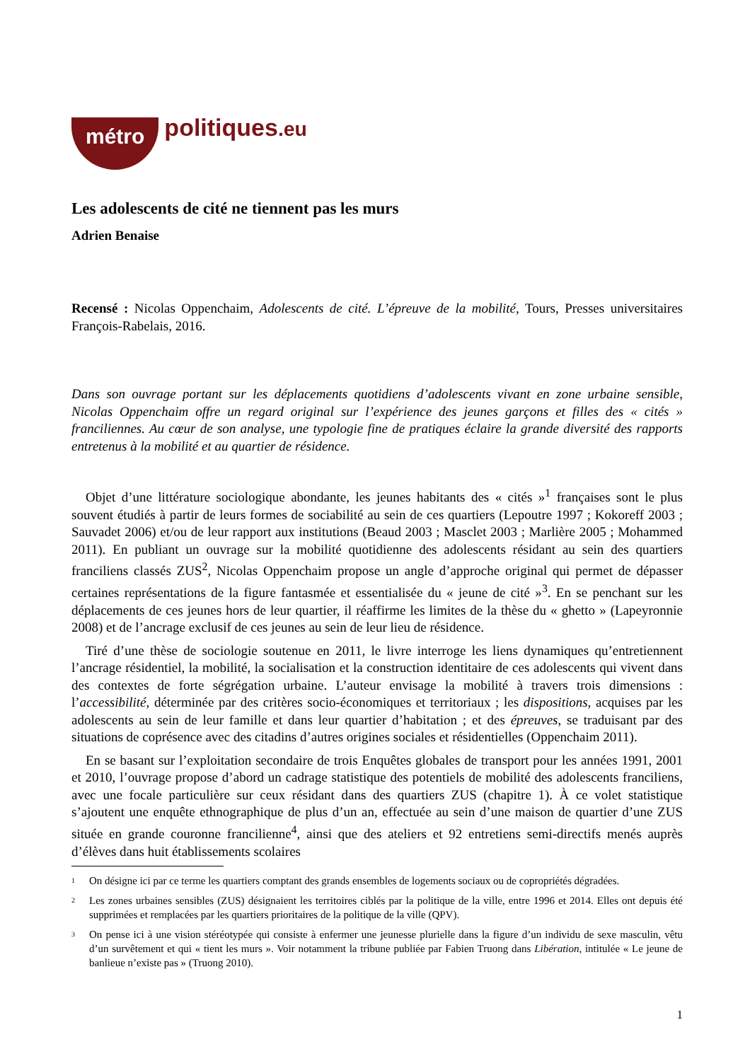métro politiques.eu
Les adolescents de cité ne tiennent pas les murs
Adrien Benaise
Recensé : Nicolas Oppenchaim, Adolescents de cité. L’épreuve de la mobilité, Tours, Presses universitaires François-Rabelais, 2016.
Dans son ouvrage portant sur les déplacements quotidiens d’adolescents vivant en zone urbaine sensible, Nicolas Oppenchaim offre un regard original sur l’expérience des jeunes garçons et filles des « cités » franciliennes. Au cœur de son analyse, une typologie fine de pratiques éclaire la grande diversité des rapports entretenus à la mobilité et au quartier de résidence.
Objet d’une littérature sociologique abondante, les jeunes habitants des « cités »<sup>1</sup> françaises sont le plus souvent étudiés à partir de leurs formes de sociabilité au sein de ces quartiers (Lepoutre 1997 ; Kokoreff 2003 ; Sauvadet 2006) et/ou de leur rapport aux institutions (Beaud 2003 ; Masclet 2003 ; Marlière 2005 ; Mohammed 2011). En publiant un ouvrage sur la mobilité quotidienne des adolescents résidant au sein des quartiers franciliens classés ZUS<sup>2</sup>, Nicolas Oppenchaim propose un angle d’approche original qui permet de dépasser certaines représentations de la figure fantasmée et essentialisée du « jeune de cité »<sup>3</sup>. En se penchant sur les déplacements de ces jeunes hors de leur quartier, il réaffirme les limites de la thèse du « ghetto » (Lapeyronnie 2008) et de l’ancrage exclusif de ces jeunes au sein de leur lieu de résidence.
Tiré d’une thèse de sociologie soutenue en 2011, le livre interroge les liens dynamiques qu’entretiennent l’ancrage résidentiel, la mobilité, la socialisation et la construction identitaire de ces adolescents qui vivent dans des contextes de forte ségrégation urbaine. L’auteur envisage la mobilité à travers trois dimensions : l’accessibilité, déterminée par des critères socio-économiques et territoriaux ; les dispositions, acquises par les adolescents au sein de leur famille et dans leur quartier d’habitation ; et des épreuves, se traduisant par des situations de coprésence avec des citadins d’autres origines sociales et résidentielles (Oppenchaim 2011).
En se basant sur l’exploitation secondaire de trois Enquêtes globales de transport pour les années 1991, 2001 et 2010, l’ouvrage propose d’abord un cadrage statistique des potentiels de mobilité des adolescents franciliens, avec une focale particulière sur ceux résidant dans des quartiers ZUS (chapitre 1). À ce volet statistique s’ajoutent une enquête ethnographique de plus d’un an, effectuée au sein d’une maison de quartier d’une ZUS située en grande couronne francilienne<sup>4</sup>, ainsi que des ateliers et 92 entretiens semi-directifs menés auprès d’élèves dans huit établissements scolaires
1
On désigne ici par ce terme les quartiers comptant des grands ensembles de logements sociaux ou de copropriétés dégradées.
2
Les zones urbaines sensibles (ZUS) désignaient les territoires ciblés par la politique de la ville, entre 1996 et 2014. Elles ont depuis été supprimées et remplacées par les quartiers prioritaires de la politique de la ville (QPV).
3
On pense ici à une vision stéréotypée qui consiste à enfermer une jeunesse plurielle dans la figure d’un individu de sexe masculin, vêtu d’un survêtement et qui « tient les murs ». Voir notamment la tribune publiée par Fabien Truong dans Libération, intitulée « Le jeune de banlieue n’existe pas » (Truong 2010).
1